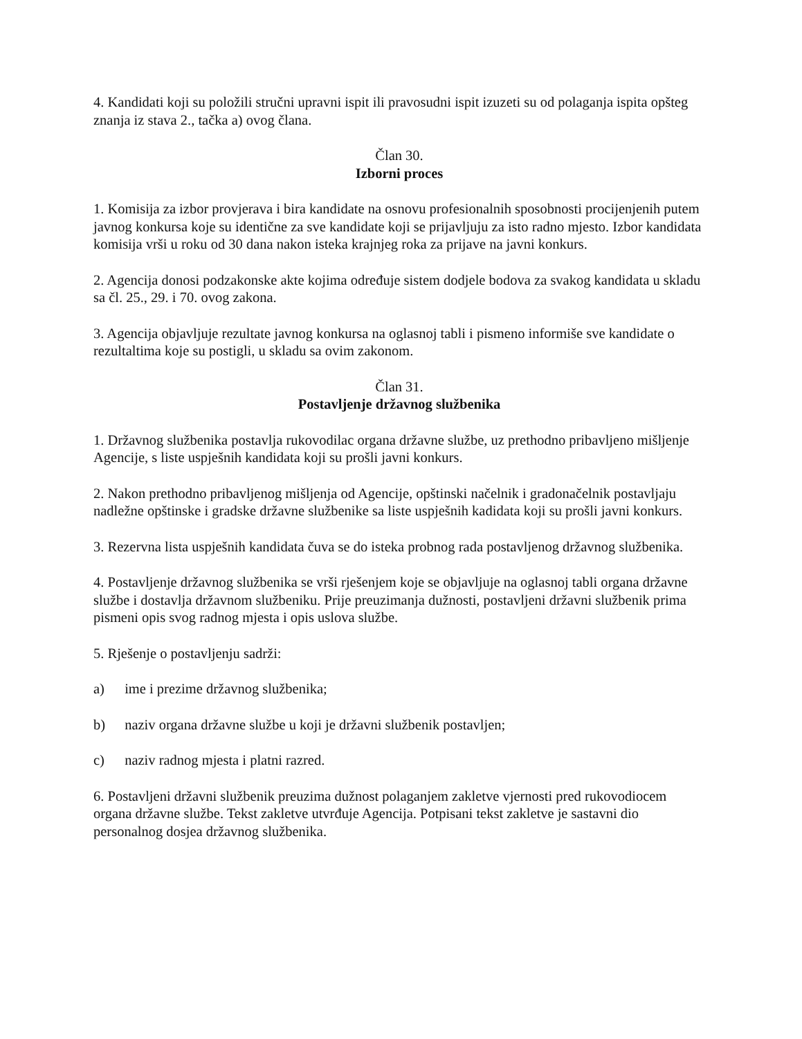4. Kandidati koji su položili stručni upravni ispit ili pravosudni ispit izuzeti su od polaganja ispita opšteg znanja iz stava 2., tačka a) ovog člana.
Član 30.
Izborni proces
1. Komisija za izbor provjerava i bira kandidate na osnovu profesionalnih sposobnosti procijenjenih putem javnog konkursa koje su identične za sve kandidate koji se prijavljuju za isto radno mjesto. Izbor kandidata komisija vrši u roku od 30 dana nakon isteka krajnjeg roka za prijave na javni konkurs.
2. Agencija donosi podzakonske akte kojima određuje sistem dodjele bodova za svakog kandidata u skladu sa čl. 25., 29. i 70. ovog zakona.
3. Agencija objavljuje rezultate javnog konkursa na oglasnoj tabli i pismeno informiše sve kandidate o rezultaltima koje su postigli, u skladu sa ovim zakonom.
Član 31.
Postavljenje državnog službenika
1. Državnog službenika postavlja rukovodilac organa državne službe, uz prethodno pribavljeno mišljenje Agencije, s liste uspješnih kandidata koji su prošli javni konkurs.
2. Nakon prethodno pribavljenog mišljenja od Agencije, opštinski načelnik i gradonačelnik postavljaju nadležne opštinske i gradske državne službenike sa liste uspješnih kadidata koji su prošli javni konkurs.
3. Rezervna lista uspješnih kandidata čuva se do isteka probnog rada postavljenog državnog službenika.
4. Postavljenje državnog službenika se vrši rješenjem koje se objavljuje na oglasnoj tabli organa državne službe i dostavlja državnom službeniku. Prije preuzimanja dužnosti, postavljeni državni službenik prima pismeni opis svog radnog mjesta i opis uslova službe.
5. Rješenje o postavljenju sadrži:
a) ime i prezime državnog službenika;
b) naziv organa državne službe u koji je državni službenik postavljen;
c) naziv radnog mjesta i platni razred.
6. Postavljeni državni službenik preuzima dužnost polaganjem zakletve vjernosti pred rukovodiocem organa državne službe. Tekst zakletve utvrđuje Agencija. Potpisani tekst zakletve je sastavni dio personalnog dosjea državnog službenika.